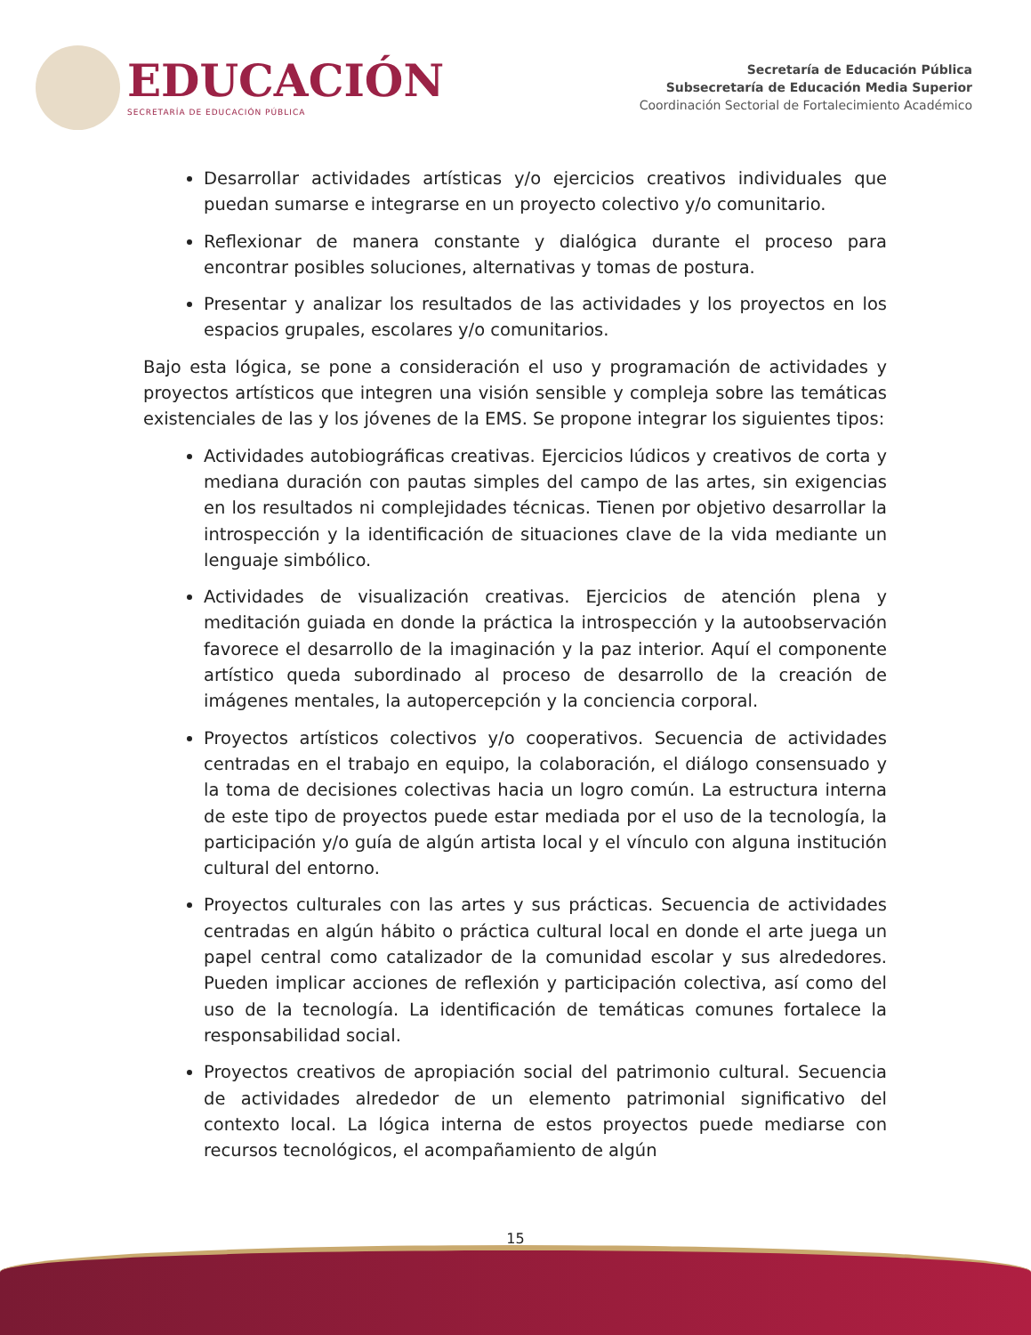EDUCACIÓN
SECRETARÍA DE EDUCACIÓN PÚBLICA
Secretaría de Educación Pública
Subsecretaría de Educación Media Superior
Coordinación Sectorial de Fortalecimiento Académico
Desarrollar actividades artísticas y/o ejercicios creativos individuales que puedan sumarse e integrarse en un proyecto colectivo y/o comunitario.
Reflexionar de manera constante y dialógica durante el proceso para encontrar posibles soluciones, alternativas y tomas de postura.
Presentar y analizar los resultados de las actividades y los proyectos en los espacios grupales, escolares y/o comunitarios.
Bajo esta lógica, se pone a consideración el uso y programación de actividades y proyectos artísticos que integren una visión sensible y compleja sobre las temáticas existenciales de las y los jóvenes de la EMS. Se propone integrar los siguientes tipos:
Actividades autobiográficas creativas. Ejercicios lúdicos y creativos de corta y mediana duración con pautas simples del campo de las artes, sin exigencias en los resultados ni complejidades técnicas. Tienen por objetivo desarrollar la introspección y la identificación de situaciones clave de la vida mediante un lenguaje simbólico.
Actividades de visualización creativas. Ejercicios de atención plena y meditación guiada en donde la práctica la introspección y la autoobservación favorece el desarrollo de la imaginación y la paz interior. Aquí el componente artístico queda subordinado al proceso de desarrollo de la creación de imágenes mentales, la autopercepción y la conciencia corporal.
Proyectos artísticos colectivos y/o cooperativos. Secuencia de actividades centradas en el trabajo en equipo, la colaboración, el diálogo consensuado y la toma de decisiones colectivas hacia un logro común. La estructura interna de este tipo de proyectos puede estar mediada por el uso de la tecnología, la participación y/o guía de algún artista local y el vínculo con alguna institución cultural del entorno.
Proyectos culturales con las artes y sus prácticas. Secuencia de actividades centradas en algún hábito o práctica cultural local en donde el arte juega un papel central como catalizador de la comunidad escolar y sus alrededores. Pueden implicar acciones de reflexión y participación colectiva, así como del uso de la tecnología. La identificación de temáticas comunes fortalece la responsabilidad social.
Proyectos creativos de apropiación social del patrimonio cultural. Secuencia de actividades alrededor de un elemento patrimonial significativo del contexto local. La lógica interna de estos proyectos puede mediarse con recursos tecnológicos, el acompañamiento de algún
15